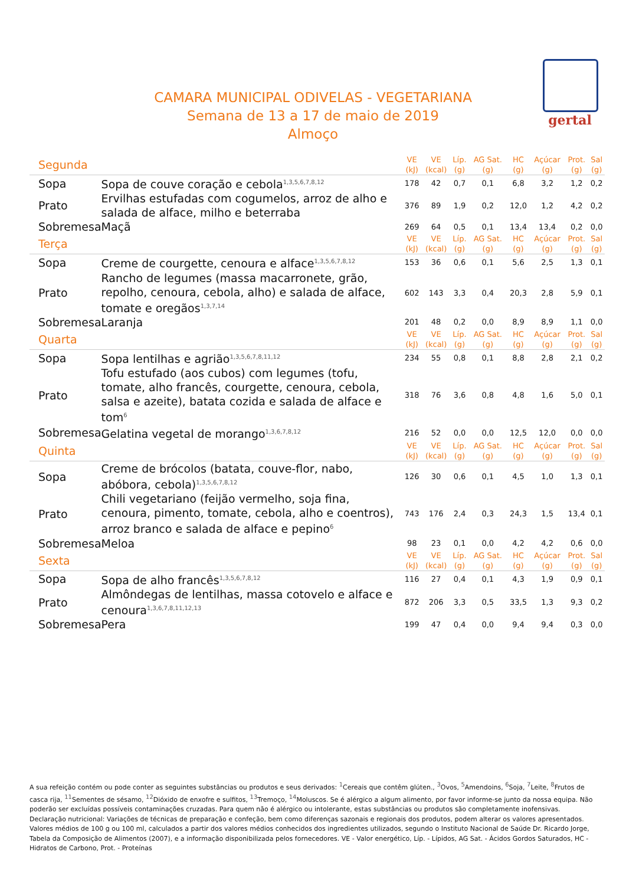CAMARA MUNICIPAL ODIVELAS - VEGETARIANA
Semana de 13 a 17 de maio de 2019
Almoço
gertal
| Segunda | | VE (kJ) | VE (kcal) | Líp. (g) | AG Sat. (g) | HC (g) | Açúcar (g) | Prot. (g) | Sal (g) |
| --- | --- | --- | --- | --- | --- | --- | --- | --- | --- |
| Sopa | Sopa de couve coração e cebola<sup>1,3,5,6,7,8,12</sup> | 178 | 42 | 0,7 | 0,1 | 6,8 | 3,2 | 1,2 | 0,2 |
| Prato | Ervilhas estufadas com cogumelos, arroz de alho e salada de alface, milho e beterraba | 376 | 89 | 1,9 | 0,2 | 12,0 | 1,2 | 4,2 | 0,2 |
| Sobremesa | Maçã | 269 | 64 | 0,5 | 0,1 | 13,4 | 13,4 | 0,2 | 0,0 |
| Terça | | VE (kJ) | VE (kcal) | Líp. (g) | AG Sat. (g) | HC (g) | Açúcar (g) | Prot. (g) | Sal (g) |
| Sopa | Creme de courgette, cenoura e alface<sup>1,3,5,6,7,8,12</sup> | 153 | 36 | 0,6 | 0,1 | 5,6 | 2,5 | 1,3 | 0,1 |
| Prato | Rancho de legumes (massa macarronete, grão, repolho, cenoura, cebola, alho) e salada de alface, tomate e oregãos<sup>1,3,7,14</sup> | 602 | 143 | 3,3 | 0,4 | 20,3 | 2,8 | 5,9 | 0,1 |
| Sobremesa | Laranja | 201 | 48 | 0,2 | 0,0 | 8,9 | 8,9 | 1,1 | 0,0 |
| Quarta | | VE (kJ) | VE (kcal) | Líp. (g) | AG Sat. (g) | HC (g) | Açúcar (g) | Prot. (g) | Sal (g) |
| Sopa | Sopa lentilhas e agrião<sup>1,3,5,6,7,8,11,12</sup> | 234 | 55 | 0,8 | 0,1 | 8,8 | 2,8 | 2,1 | 0,2 |
| Prato | Tofu estufado (aos cubos) com legumes (tofu, tomate, alho francês, courgette, cenoura, cebola, salsa e azeite), batata cozida e salada de alface e tom<sup>6</sup> | 318 | 76 | 3,6 | 0,8 | 4,8 | 1,6 | 5,0 | 0,1 |
| Sobremesa | Gelatina vegetal de morango<sup>1,3,6,7,8,12</sup> | 216 | 52 | 0,0 | 0,0 | 12,5 | 12,0 | 0,0 | 0,0 |
| Quinta | | VE (kJ) | VE (kcal) | Líp. (g) | AG Sat. (g) | HC (g) | Açúcar (g) | Prot. (g) | Sal (g) |
| Sopa | Creme de brócolos (batata, couve-flor, nabo, abóbora, cebola)<sup>1,3,5,6,7,8,12</sup> | 126 | 30 | 0,6 | 0,1 | 4,5 | 1,0 | 1,3 | 0,1 |
| Prato | Chili vegetariano (feijão vermelho, soja fina, cenoura, pimento, tomate, cebola, alho e coentros), arroz branco e salada de alface e pepino<sup>6</sup> | 743 | 176 | 2,4 | 0,3 | 24,3 | 1,5 | 13,4 | 0,1 |
| Sobremesa | Meloa | 98 | 23 | 0,1 | 0,0 | 4,2 | 4,2 | 0,6 | 0,0 |
| Sexta | | VE (kJ) | VE (kcal) | Líp. (g) | AG Sat. (g) | HC (g) | Açúcar (g) | Prot. (g) | Sal (g) |
| Sopa | Sopa de alho francês<sup>1,3,5,6,7,8,12</sup> | 116 | 27 | 0,4 | 0,1 | 4,3 | 1,9 | 0,9 | 0,1 |
| Prato | Almôndegas de lentilhas, massa cotovelo e alface e cenoura<sup>1,3,6,7,8,11,12,13</sup> | 872 | 206 | 3,3 | 0,5 | 33,5 | 1,3 | 9,3 | 0,2 |
| Sobremesa | Pera | 199 | 47 | 0,4 | 0,0 | 9,4 | 9,4 | 0,3 | 0,0 |
A sua refeição contém ou pode conter as seguintes substâncias ou produtos e seus derivados: <sup>1</sup>Cereais que contêm glúten., <sup>3</sup>Ovos, <sup>5</sup>Amendoins, <sup>6</sup>Soja, <sup>7</sup>Leite, <sup>8</sup>Frutos de casca rija, <sup>11</sup>Sementes de sésamo, <sup>12</sup>Dióxido de enxofre e sulfitos, <sup>13</sup>Tremoço, <sup>14</sup>Moluscos. Se é alérgico a algum alimento, por favor informe-se junto da nossa equipa. Não poderão ser excluídas possíveis contaminações cruzadas. Para quem não é alérgico ou intolerante, estas substâncias ou produtos são completamente inofensivas.
Declaração nutricional: Variações de técnicas de preparação e confeção, bem como diferenças sazonais e regionais dos produtos, podem alterar os valores apresentados. Valores médios de 100 g ou 100 ml, calculados a partir dos valores médios conhecidos dos ingredientes utilizados, segundo o Instituto Nacional de Saúde Dr. Ricardo Jorge, Tabela da Composição de Alimentos (2007), e a informação disponibilizada pelos fornecedores. VE - Valor energético, Líp. - Lípidos, AG Sat. - Ácidos Gordos Saturados, HC - Hidratos de Carbono, Prot. - Proteínas